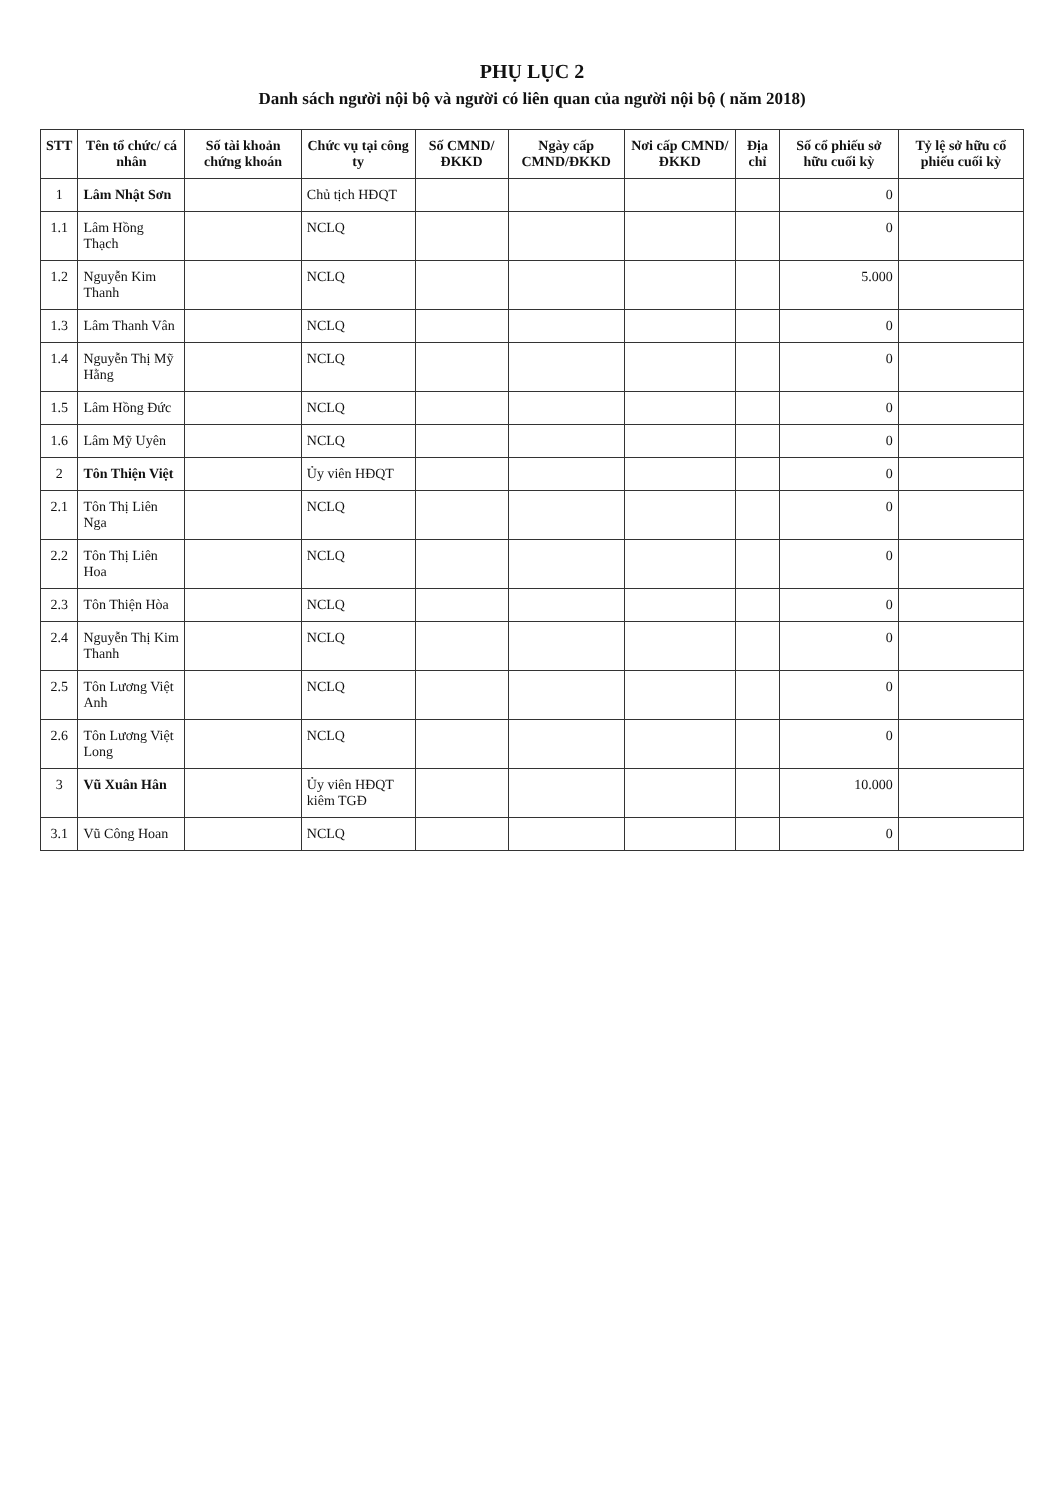PHỤ LỤC 2
Danh sách người nội bộ và người có liên quan của người nội bộ ( năm 2018)
| STT | Tên tổ chức/ cá nhân | Số tài khoản chứng khoán | Chức vụ tại công ty | Số CMND/ĐKKD | Ngày cấp CMND/ĐKKD | Nơi cấp CMND/ĐKKD | Địa chỉ | Số cổ phiếu sở hữu cuối kỳ | Tỷ lệ sở hữu cổ phiếu cuối kỳ |
| --- | --- | --- | --- | --- | --- | --- | --- | --- | --- |
| 1 | Lâm Nhật Sơn | | Chủ tịch HĐQT | | | | | 0 | |
| 1.1 | Lâm Hồng Thạch | | NCLQ | | | | | 0 | |
| 1.2 | Nguyễn Kim Thanh | | NCLQ | | | | | 5.000 | |
| 1.3 | Lâm Thanh Vân | | NCLQ | | | | | 0 | |
| 1.4 | Nguyễn Thị Mỹ Hằng | | NCLQ | | | | | 0 | |
| 1.5 | Lâm Hồng Đức | | NCLQ | | | | | 0 | |
| 1.6 | Lâm Mỹ Uyên | | NCLQ | | | | | 0 | |
| 2 | Tôn Thiện Việt | | Ủy viên HĐQT | | | | | 0 | |
| 2.1 | Tôn Thị Liên Nga | | NCLQ | | | | | 0 | |
| 2.2 | Tôn Thị Liên Hoa | | NCLQ | | | | | 0 | |
| 2.3 | Tôn Thiện Hòa | | NCLQ | | | | | 0 | |
| 2.4 | Nguyễn Thị Kim Thanh | | NCLQ | | | | | 0 | |
| 2.5 | Tôn Lương Việt Anh | | NCLQ | | | | | 0 | |
| 2.6 | Tôn Lương Việt Long | | NCLQ | | | | | 0 | |
| 3 | Vũ Xuân Hân | | Ủy viên HĐQT kiêm TGĐ | | | | | 10.000 | |
| 3.1 | Vũ Công Hoan | | NCLQ | | | | | 0 | |